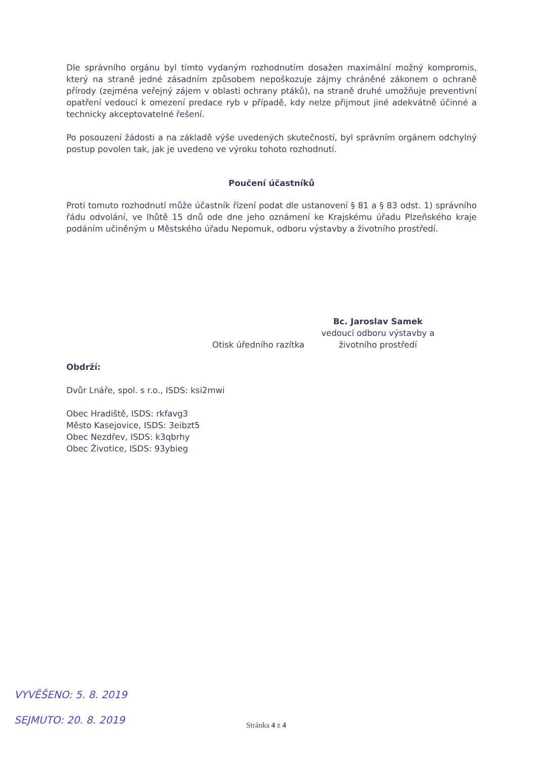Dle správního orgánu byl tímto vydaným rozhodnutím dosažen maximální možný kompromis, který na straně jedné zásadním způsobem nepoškozuje zájmy chráněné zákonem o ochraně přírody (zejména veřejný zájem v oblasti ochrany ptáků), na straně druhé umožňuje preventivní opatření vedoucí k omezení predace ryb v případě, kdy nelze přijmout jiné adekvátně účinné a technicky akceptovatelné řešení.
Po posouzení žádosti a na základě výše uvedených skutečností, byl správním orgánem odchylný postup povolen tak, jak je uvedeno ve výroku tohoto rozhodnutí.
Poučení účastníků
Proti tomuto rozhodnutí může účastník řízení podat dle ustanovení § 81 a § 83 odst. 1) správního řádu odvolání, ve lhůtě 15 dnů ode dne jeho oznámení ke Krajskému úřadu Plzeňského kraje podáním učiněným u Městského úřadu Nepomuk, odboru výstavby a životního prostředí.
Bc. Jaroslav Samek
vedoucí odboru výstavby a
životního prostředí
Otisk úředního razítka
Obdrží:
Dvůr Lnáře, spol. s r.o., ISDS: ksi2mwi
Obec Hradiště, ISDS: rkfavg3
Město Kasejovice, ISDS: 3eibzt5
Obec Nezdřev, ISDS: k3qbrhy
Obec Životice, ISDS: 93ybieg
VYVĚŠENO: 5. 8. 2019
SEJMUTO: 20. 8. 2019 Stránka 4 z 4